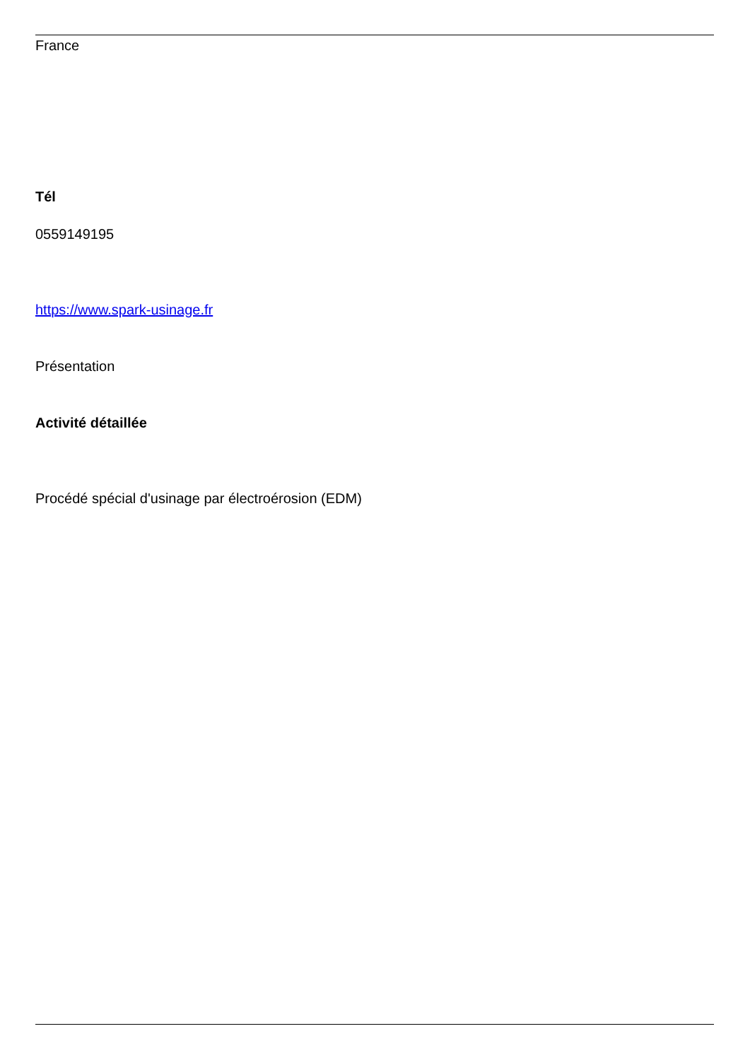France
Tél
0559149195
https://www.spark-usinage.fr
Présentation
Activité détaillée
Procédé spécial d'usinage par électroérosion (EDM)